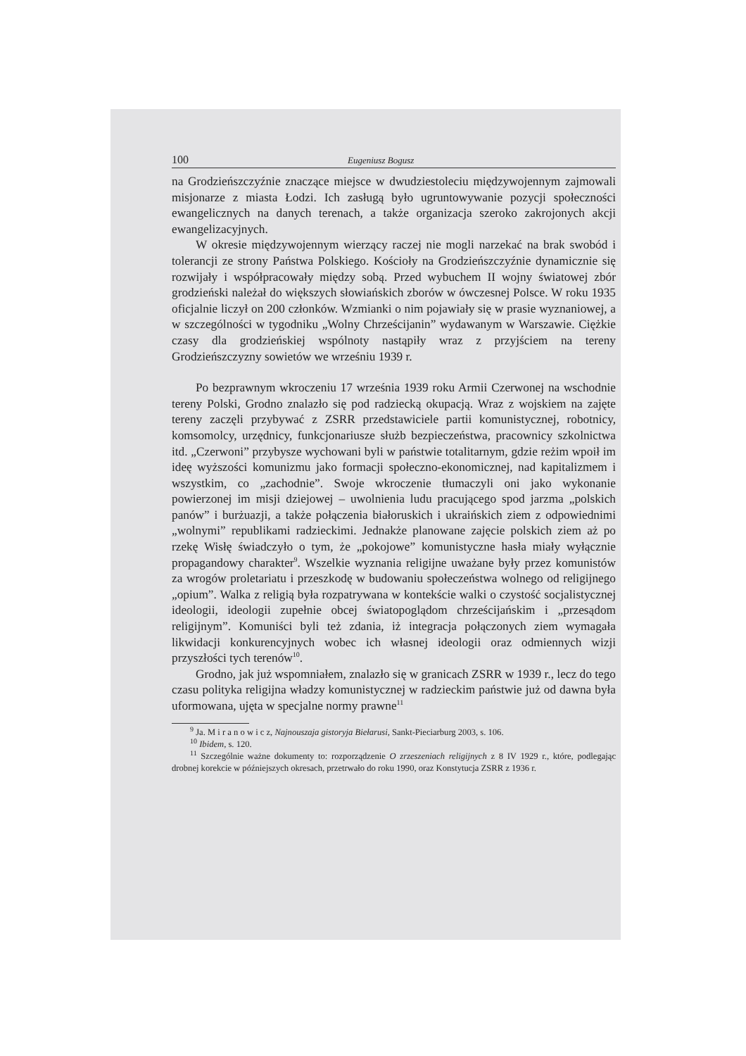100 Eugeniusz Bogusz
na Grodzieńszczyźnie znaczące miejsce w dwudziestoleciu międzywojennym zajmowali misjonarze z miasta Łodzi. Ich zasługą było ugruntowywanie pozycji społeczności ewangelicznych na danych terenach, a także organizacja szeroko zakrojonych akcji ewangelizacyjnych.
W okresie międzywojennym wierzący raczej nie mogli narzekać na brak swobód i tolerancji ze strony Państwa Polskiego. Kościoły na Grodzieńszczyźnie dynamicznie się rozwijały i współpracowały między sobą. Przed wybuchem II wojny światowej zbór grodzieński należał do większych słowiańskich zborów w ówczesnej Polsce. W roku 1935 oficjalnie liczył on 200 członków. Wzmianki o nim pojawiały się w prasie wyznaniowej, a w szczególności w tygodniku „Wolny Chrześcijanin” wydawanym w Warszawie. Ciężkie czasy dla grodzieńskiej wspólnoty nastąpiły wraz z przyjściem na tereny Grodzieńszczyzny sowietów we wrześniu 1939 r.
Po bezprawnym wkroczeniu 17 września 1939 roku Armii Czerwonej na wschodnie tereny Polski, Grodno znalazło się pod radziecką okupacją. Wraz z wojskiem na zajęte tereny zaczęli przybywać z ZSRR przedstawiciele partii komunistycznej, robotnicy, komsomolcy, urzędnicy, funkcjonariusze służb bezpieczeństwa, pracownicy szkolnictwa itd. „Czerwoni” przybysze wychowani byli w państwie totalitarnym, gdzie reżim wpoił im ideę wyższości komunizmu jako formacji społeczno-ekonomicznej, nad kapitalizmem i wszystkim, co „zachodnie”. Swoje wkroczenie tłumaczyli oni jako wykonanie powierzonej im misji dziejowej – uwolnienia ludu pracującego spod jarzma „polskich panów” i burżuazji, a także połączenia białoruskich i ukraińskich ziem z odpowiednimi „wolnymi” republikami radzieckimi. Jednakże planowane zajęcie polskich ziem aż po rzekę Wisłę świadczyło o tym, że „pokojowe” komunistyczne hasła miały wyłącznie propagandowy charakter<sup>9</sup>. Wszelkie wyznania religijne uważane były przez komunistów za wrogów proletariatu i przeszkodę w budowaniu społeczeństwa wolnego od religijnego „opium”. Walka z religią była rozpatrywana w kontekście walki o czystość socjalistycznej ideologii, ideologii zupełnie obcej światopoglądom chrześcijańskim i „przesądom religijnym”. Komuniści byli też zdania, iż integracja połączonych ziem wymagała likwidacji konkurencyjnych wobec ich własnej ideologii oraz odmiennych wizji przyszłości tych terenów<sup>10</sup>.
Grodno, jak już wspomniałem, znalazło się w granicach ZSRR w 1939 r., lecz do tego czasu polityka religijna władzy komunistycznej w radzieckim państwie już od dawna była uformowana, ujęta w specjalne normy prawne<sup>11</sup>
<sup>9</sup> Ja. M i r a n o w i c z, Najnouszaja gistoryja Biełarusi, Sankt-Pieciarburg 2003, s. 106.
<sup>10</sup> Ibidem, s. 120.
<sup>11</sup> Szczególnie ważne dokumenty to: rozporządzenie O zrzeszeniach religijnych z 8 IV 1929 r., które, podlegając drobnej korekcie w późniejszych okresach, przetrwało do roku 1990, oraz Konstytucja ZSRR z 1936 r.